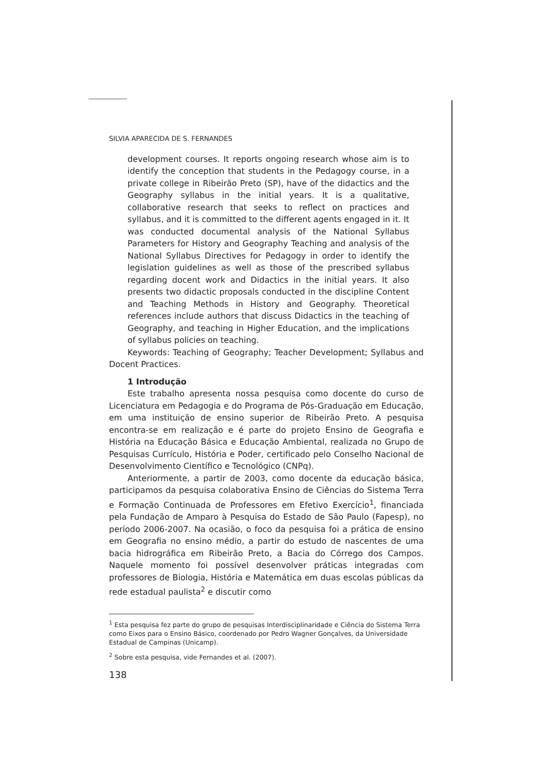SILVIA APARECIDA DE S. FERNANDES
development courses. It reports ongoing research whose aim is to identify the conception that students in the Pedagogy course, in a private college in Ribeirão Preto (SP), have of the didactics and the Geography syllabus in the initial years. It is a qualitative, collaborative research that seeks to reflect on practices and syllabus, and it is committed to the different agents engaged in it. It was conducted documental analysis of the National Syllabus Parameters for History and Geography Teaching and analysis of the National Syllabus Directives for Pedagogy in order to identify the legislation guidelines as well as those of the prescribed syllabus regarding docent work and Didactics in the initial years. It also presents two didactic proposals conducted in the discipline Content and Teaching Methods in History and Geography. Theoretical references include authors that discuss Didactics in the teaching of Geography, and teaching in Higher Education, and the implications of syllabus policies on teaching.
Keywords: Teaching of Geography; Teacher Development; Syllabus and Docent Practices.
1 Introdução
Este trabalho apresenta nossa pesquisa como docente do curso de Licenciatura em Pedagogia e do Programa de Pós-Graduação em Educação, em uma instituição de ensino superior de Ribeirão Preto. A pesquisa encontra-se em realização e é parte do projeto Ensino de Geografia e História na Educação Básica e Educação Ambiental, realizada no Grupo de Pesquisas Currículo, História e Poder, certificado pelo Conselho Nacional de Desenvolvimento Científico e Tecnológico (CNPq).
Anteriormente, a partir de 2003, como docente da educação básica, participamos da pesquisa colaborativa Ensino de Ciências do Sistema Terra e Formação Continuada de Professores em Efetivo Exercício<sup>1</sup>, financiada pela Fundação de Amparo à Pesquisa do Estado de São Paulo (Fapesp), no período 2006-2007. Na ocasião, o foco da pesquisa foi a prática de ensino em Geografia no ensino médio, a partir do estudo de nascentes de uma bacia hidrográfica em Ribeirão Preto, a Bacia do Córrego dos Campos. Naquele momento foi possível desenvolver práticas integradas com professores de Biologia, História e Matemática em duas escolas públicas da rede estadual paulista<sup>2</sup> e discutir como
<sup>1</sup> Esta pesquisa fez parte do grupo de pesquisas Interdisciplinaridade e Ciência do Sistema Terra como Eixos para o Ensino Básico, coordenado por Pedro Wagner Gonçalves, da Universidade Estadual de Campinas (Unicamp).
<sup>2</sup> Sobre esta pesquisa, vide Fernandes et al. (2007).
138